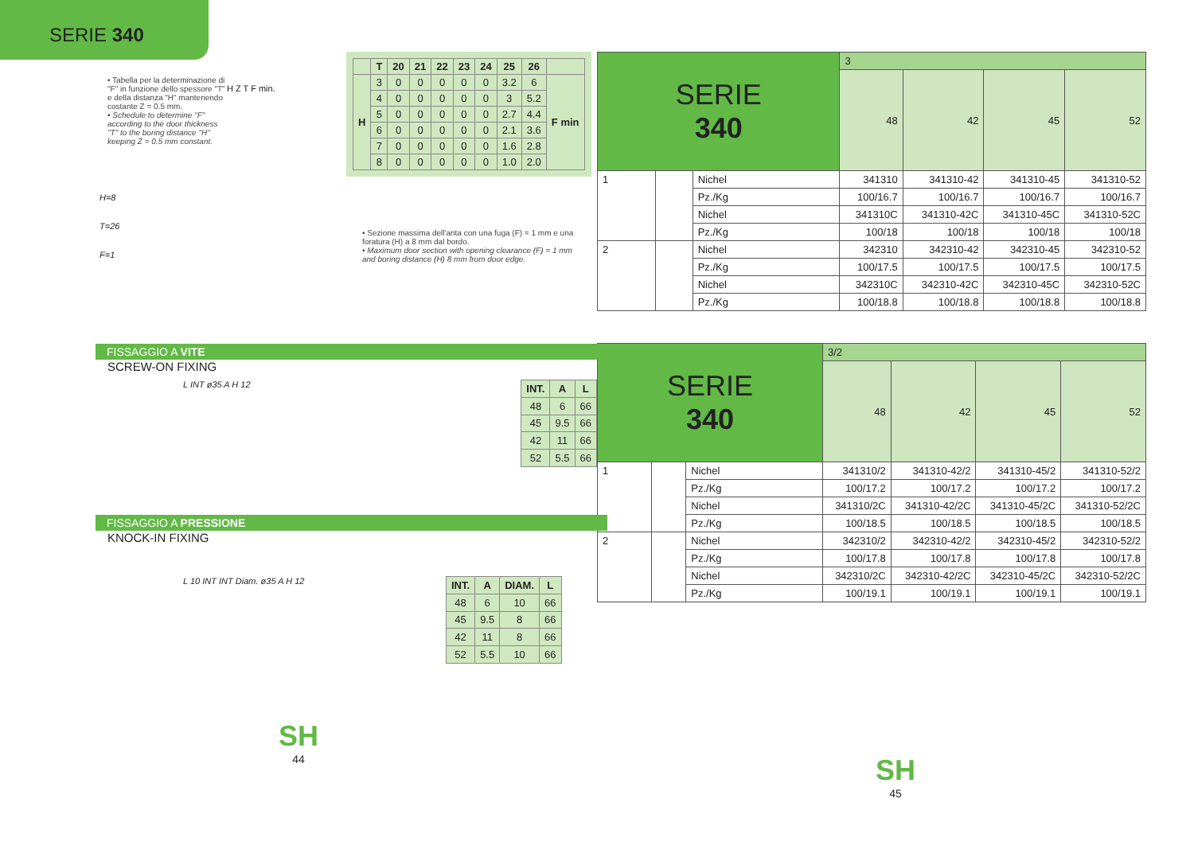SERIE 340
• Tabella per la determinazione di "F" in funzione dello spessore "T" e della distanza "H" mantenendo costante Z = 0.5 mm.
• Schedule to determine "F" according to the door thickness "T" to the boring distance "H" keeping Z = 0.5 mm constant.
H Z T F min.
| | T | 20 | 21 | 22 | 23 | 24 | 25 | 26 | |
| --- | --- | --- | --- | --- | --- | --- | --- | --- | --- |
| H | 3 | 0 | 0 | 0 | 0 | 0 | 3.2 | 6 | F min |
| | 4 | 0 | 0 | 0 | 0 | 0 | 3 | 5.2 | |
| | 5 | 0 | 0 | 0 | 0 | 0 | 2.7 | 4.4 | |
| | 6 | 0 | 0 | 0 | 0 | 0 | 2.1 | 3.6 | |
| | 7 | 0 | 0 | 0 | 0 | 0 | 1.6 | 2.8 | |
| | 8 | 0 | 0 | 0 | 0 | 0 | 1.0 | 2.0 | |
H=8
T=26
F=1
• Sezione massima dell'anta con una fuga (F) = 1 mm e una foratura (H) a 8 mm dal bordo.
• Maximum door section with opening clearance (F) = 1 mm and boring distance (H) 8 mm from door edge.
FISSAGGIO A VITE
SCREW-ON FIXING
L INT ø35 A H 12
| INT. | A | L |
| --- | --- | --- |
| 48 | 6 | 66 |
| 45 | 9.5 | 66 |
| 42 | 11 | 66 |
| 52 | 5.5 | 66 |
FISSAGGIO A PRESSIONE
KNOCK-IN FIXING
L 10 INT INT Diam. ø35 A H 12
| INT. | A | DIAM. | L |
| --- | --- | --- | --- |
| 48 | 6 | 10 | 66 |
| 45 | 9.5 | 8 | 66 |
| 42 | 11 | 8 | 66 |
| 52 | 5.5 | 10 | 66 |
SH
44
| SERIE 340 | | | 3 | | | |
| | | | 48 | 42 | 45 | 52 |
| 1 | | Nichel | 341310 | 341310-42 | 341310-45 | 341310-52 |
| | | Pz./Kg | 100/16.7 | 100/16.7 | 100/16.7 | 100/16.7 |
| | | Nichel | 341310C | 341310-42C | 341310-45C | 341310-52C |
| | | Pz./Kg | 100/18 | 100/18 | 100/18 | 100/18 |
| 2 | | Nichel | 342310 | 342310-42 | 342310-45 | 342310-52 |
| | | Pz./Kg | 100/17.5 | 100/17.5 | 100/17.5 | 100/17.5 |
| | | Nichel | 342310C | 342310-42C | 342310-45C | 342310-52C |
| | | Pz./Kg | 100/18.8 | 100/18.8 | 100/18.8 | 100/18.8 |
| SERIE 340 | | | 3/2 | | | |
| | | | 48 | 42 | 45 | 52 |
| 1 | | Nichel | 341310/2 | 341310-42/2 | 341310-45/2 | 341310-52/2 |
| | | Pz./Kg | 100/17.2 | 100/17.2 | 100/17.2 | 100/17.2 |
| | | Nichel | 341310/2C | 341310-42/2C | 341310-45/2C | 341310-52/2C |
| | | Pz./Kg | 100/18.5 | 100/18.5 | 100/18.5 | 100/18.5 |
| 2 | | Nichel | 342310/2 | 342310-42/2 | 342310-45/2 | 342310-52/2 |
| | | Pz./Kg | 100/17.8 | 100/17.8 | 100/17.8 | 100/17.8 |
| | | Nichel | 342310/2C | 342310-42/2C | 342310-45/2C | 342310-52/2C |
| | | Pz./Kg | 100/19.1 | 100/19.1 | 100/19.1 | 100/19.1 |
SH
45